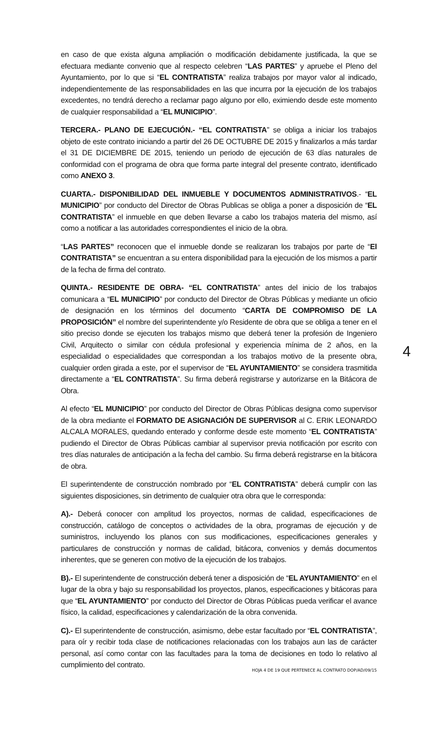en caso de que exista alguna ampliación o modificación debidamente justificada, la que se efectuara mediante convenio que al respecto celebren “LAS PARTES” y apruebe el Pleno del Ayuntamiento, por lo que si “EL CONTRATISTA” realiza trabajos por mayor valor al indicado, independientemente de las responsabilidades en las que incurra por la ejecución de los trabajos excedentes, no tendrá derecho a reclamar pago alguno por ello, eximiendo desde este momento de cualquier responsabilidad a “EL MUNICIPIO”.
TERCERA.- PLANO DE EJECUCIÓN.- “EL CONTRATISTA” se obliga a iniciar los trabajos objeto de este contrato iniciando a partir del 26 DE OCTUBRE DE 2015 y finalizarlos a más tardar el 31 DE DICIEMBRE DE 2015, teniendo un periodo de ejecución de 63 días naturales de conformidad con el programa de obra que forma parte integral del presente contrato, identificado como ANEXO 3.
CUARTA.- DISPONIBILIDAD DEL INMUEBLE Y DOCUMENTOS ADMINISTRATIVOS.- “EL MUNICIPIO” por conducto del Director de Obras Publicas se obliga a poner a disposición de “EL CONTRATISTA” el inmueble en que deben llevarse a cabo los trabajos materia del mismo, así como a notificar a las autoridades correspondientes el inicio de la obra.
“LAS PARTES” reconocen que el inmueble donde se realizaran los trabajos por parte de “El CONTRATISTA” se encuentran a su entera disponibilidad para la ejecución de los mismos a partir de la fecha de firma del contrato.
QUINTA.- RESIDENTE DE OBRA- “EL CONTRATISTA” antes del inicio de los trabajos comunicara a “EL MUNICIPIO” por conducto del Director de Obras Públicas y mediante un oficio de designación en los términos del documento “CARTA DE COMPROMISO DE LA PROPOSICIÓN” el nombre del superintendente y/o Residente de obra que se obliga a tener en el sitio preciso donde se ejecuten los trabajos mismo que deberá tener la profesión de Ingeniero Civil, Arquitecto o similar con cédula profesional y experiencia mínima de 2 años, en la especialidad o especialidades que correspondan a los trabajos motivo de la presente obra, cualquier orden girada a este, por el supervisor de “EL AYUNTAMIENTO” se considera trasmitida directamente a “EL CONTRATISTA”. Su firma deberá registrarse y autorizarse en la Bitácora de Obra.
Al efecto “EL MUNICIPIO” por conducto del Director de Obras Públicas designa como supervisor de la obra mediante el FORMATO DE ASIGNACIÓN DE SUPERVISOR al C. ERIK LEONARDO ALCALA MORALES, quedando enterado y conforme desde este momento “EL CONTRATISTA” pudiendo el Director de Obras Públicas cambiar al supervisor previa notificación por escrito con tres días naturales de anticipación a la fecha del cambio. Su firma deberá registrarse en la bitácora de obra.
El superintendente de construcción nombrado por “EL CONTRATISTA” deberá cumplir con las siguientes disposiciones, sin detrimento de cualquier otra obra que le corresponda:
A).- Deberá conocer con amplitud los proyectos, normas de calidad, especificaciones de construcción, catálogo de conceptos o actividades de la obra, programas de ejecución y de suministros, incluyendo los planos con sus modificaciones, especificaciones generales y particulares de construcción y normas de calidad, bitácora, convenios y demás documentos inherentes, que se generen con motivo de la ejecución de los trabajos.
B).- El superintendente de construcción deberá tener a disposición de “EL AYUNTAMIENTO” en el lugar de la obra y bajo su responsabilidad los proyectos, planos, especificaciones y bitácoras para que “EL AYUNTAMIENTO” por conducto del Director de Obras Públicas pueda verificar el avance físico, la calidad, especificaciones y calendarización de la obra convenida.
C).- El superintendente de construcción, asimismo, debe estar facultado por “EL CONTRATISTA”, para oír y recibir toda clase de notificaciones relacionadas con los trabajos aun las de carácter personal, así como contar con las facultades para la toma de decisiones en todo lo relativo al cumplimiento del contrato.
4
HOJA 4 DE 19 QUE PERTENECE AL CONTRATO DOP/AD/09/15